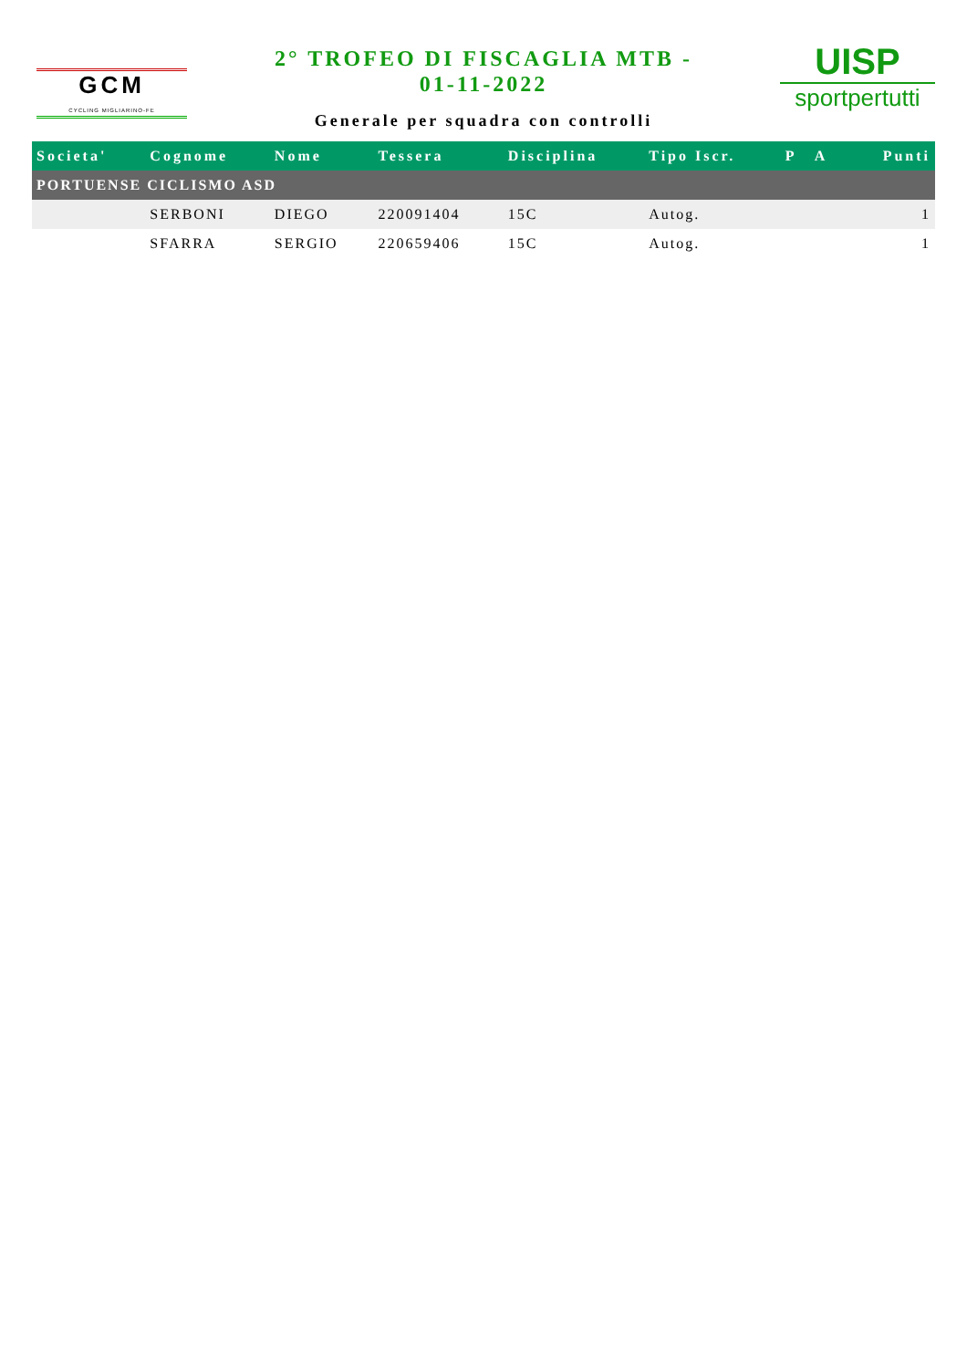GCM
CYCLING MIGLIARINO-FE
2° TROFEO DI FISCAGLIA MTB -
01-11-2022
Generale per squadra con controlli
UISP
sportpertutti
| Societa' | Cognome | Nome | Tessera | Disciplina | Tipo Iscr. | P A | Punti |
| --- | --- | --- | --- | --- | --- | --- | --- |
| PORTUENSE CICLISMO ASD | | | | | | | |
| | SERBONI | DIEGO | 220091404 | 15C | Autog. | | 1 |
| | SFARRA | SERGIO | 220659406 | 15C | Autog. | | 1 |